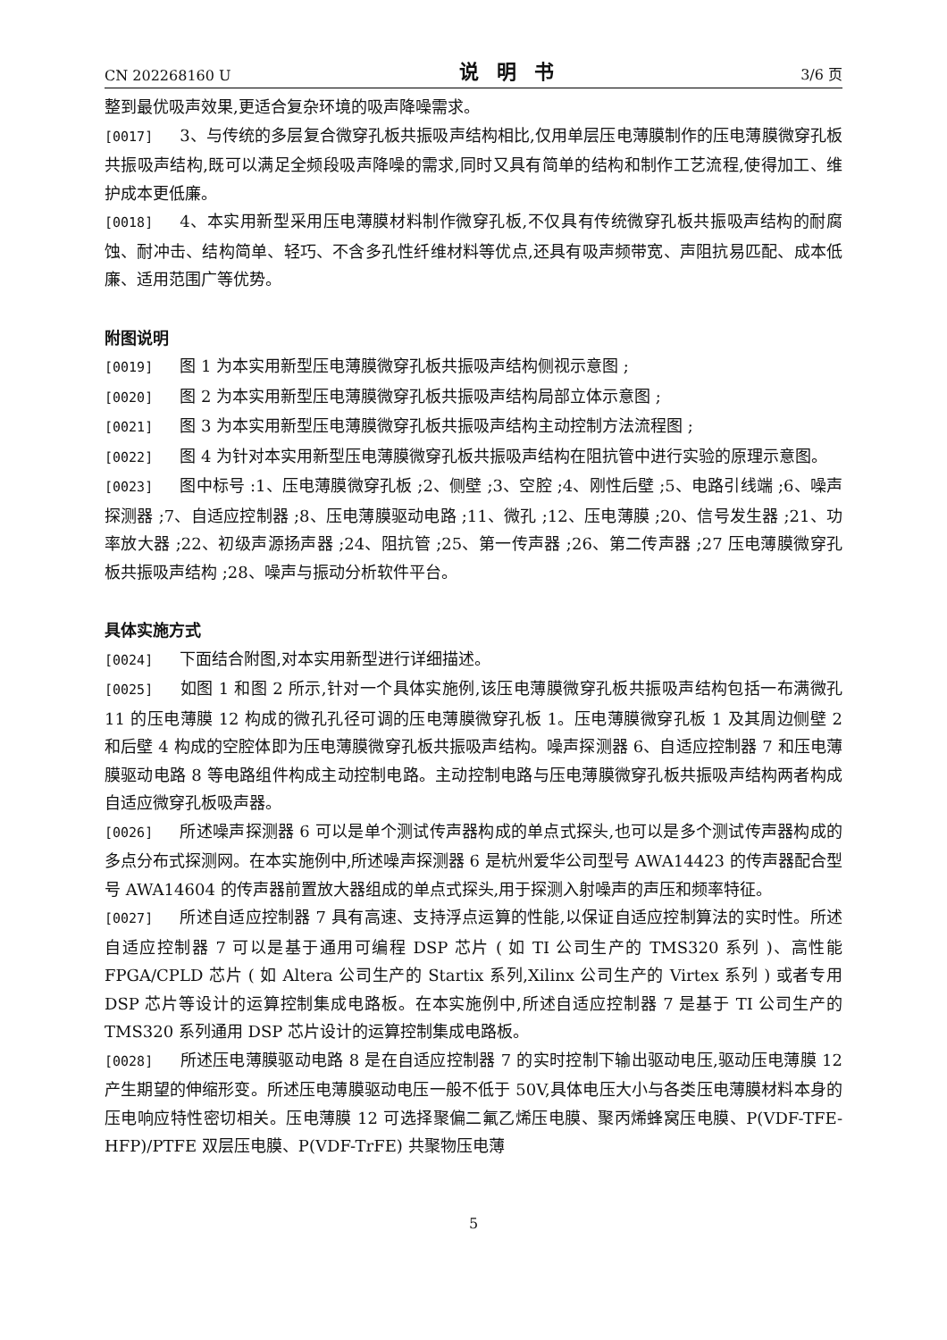CN 202268160 U 说明书 3/6 页
整到最优吸声效果,更适合复杂环境的吸声降噪需求。
[0017] 3、与传统的多层复合微穿孔板共振吸声结构相比,仅用单层压电薄膜制作的压电薄膜微穿孔板共振吸声结构,既可以满足全频段吸声降噪的需求,同时又具有简单的结构和制作工艺流程,使得加工、维护成本更低廉。
[0018] 4、本实用新型采用压电薄膜材料制作微穿孔板,不仅具有传统微穿孔板共振吸声结构的耐腐蚀、耐冲击、结构简单、轻巧、不含多孔性纤维材料等优点,还具有吸声频带宽、声阻抗易匹配、成本低廉、适用范围广等优势。
附图说明
[0019] 图 1 为本实用新型压电薄膜微穿孔板共振吸声结构侧视示意图 ;
[0020] 图 2 为本实用新型压电薄膜微穿孔板共振吸声结构局部立体示意图 ;
[0021] 图 3 为本实用新型压电薄膜微穿孔板共振吸声结构主动控制方法流程图 ;
[0022] 图 4 为针对本实用新型压电薄膜微穿孔板共振吸声结构在阻抗管中进行实验的原理示意图。
[0023] 图中标号 :1、压电薄膜微穿孔板 ;2、侧壁 ;3、空腔 ;4、刚性后壁 ;5、电路引线端 ;6、噪声探测器 ;7、自适应控制器 ;8、压电薄膜驱动电路 ;11、微孔 ;12、压电薄膜 ;20、信号发生器 ;21、功率放大器 ;22、初级声源扬声器 ;24、阻抗管 ;25、第一传声器 ;26、第二传声器 ;27 压电薄膜微穿孔板共振吸声结构 ;28、噪声与振动分析软件平台。
具体实施方式
[0024] 下面结合附图,对本实用新型进行详细描述。
[0025] 如图 1 和图 2 所示,针对一个具体实施例,该压电薄膜微穿孔板共振吸声结构包括一布满微孔 11 的压电薄膜 12 构成的微孔孔径可调的压电薄膜微穿孔板 1。压电薄膜微穿孔板 1 及其周边侧壁 2 和后壁 4 构成的空腔体即为压电薄膜微穿孔板共振吸声结构。噪声探测器 6、自适应控制器 7 和压电薄膜驱动电路 8 等电路组件构成主动控制电路。主动控制电路与压电薄膜微穿孔板共振吸声结构两者构成自适应微穿孔板吸声器。
[0026] 所述噪声探测器 6 可以是单个测试传声器构成的单点式探头,也可以是多个测试传声器构成的多点分布式探测网。在本实施例中,所述噪声探测器 6 是杭州爱华公司型号 AWA14423 的传声器配合型号 AWA14604 的传声器前置放大器组成的单点式探头,用于探测入射噪声的声压和频率特征。
[0027] 所述自适应控制器 7 具有高速、支持浮点运算的性能,以保证自适应控制算法的实时性。所述自适应控制器 7 可以是基于通用可编程 DSP 芯片 ( 如 TI 公司生产的 TMS320 系列 )、高性能 FPGA/CPLD 芯片 ( 如 Altera 公司生产的 Startix 系列,Xilinx 公司生产的 Virtex 系列 ) 或者专用 DSP 芯片等设计的运算控制集成电路板。在本实施例中,所述自适应控制器 7 是基于 TI 公司生产的 TMS320 系列通用 DSP 芯片设计的运算控制集成电路板。
[0028] 所述压电薄膜驱动电路 8 是在自适应控制器 7 的实时控制下输出驱动电压,驱动压电薄膜 12 产生期望的伸缩形变。所述压电薄膜驱动电压一般不低于 50V,具体电压大小与各类压电薄膜材料本身的压电响应特性密切相关。压电薄膜 12 可选择聚偏二氟乙烯压电膜、聚丙烯蜂窝压电膜、P(VDF-TFE-HFP)/PTFE 双层压电膜、P(VDF-TrFE) 共聚物压电薄
5